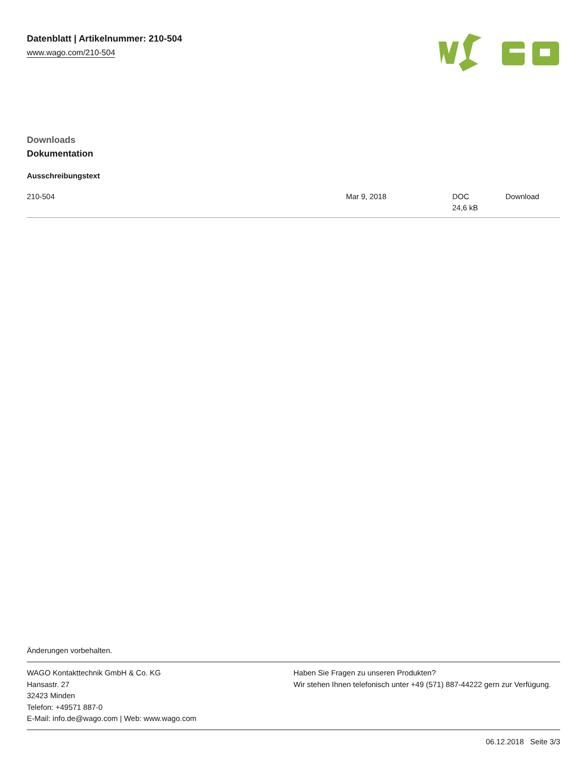Datenblatt | Artikelnummer: 210-504
www.wago.com/210-504
Downloads
Dokumentation
Ausschreibungstext
| 210-504 | Mar 9, 2018 | DOC 24,6 kB | Download |
Änderungen vorbehalten.
WAGO Kontakttechnik GmbH & Co. KG
Hansastr. 27
32423 Minden
Telefon: +49571 887-0
E-Mail: info.de@wago.com | Web: www.wago.com
Haben Sie Fragen zu unseren Produkten?
Wir stehen Ihnen telefonisch unter +49 (571) 887-44222 gern zur Verfügung.
06.12.2018 Seite 3/3